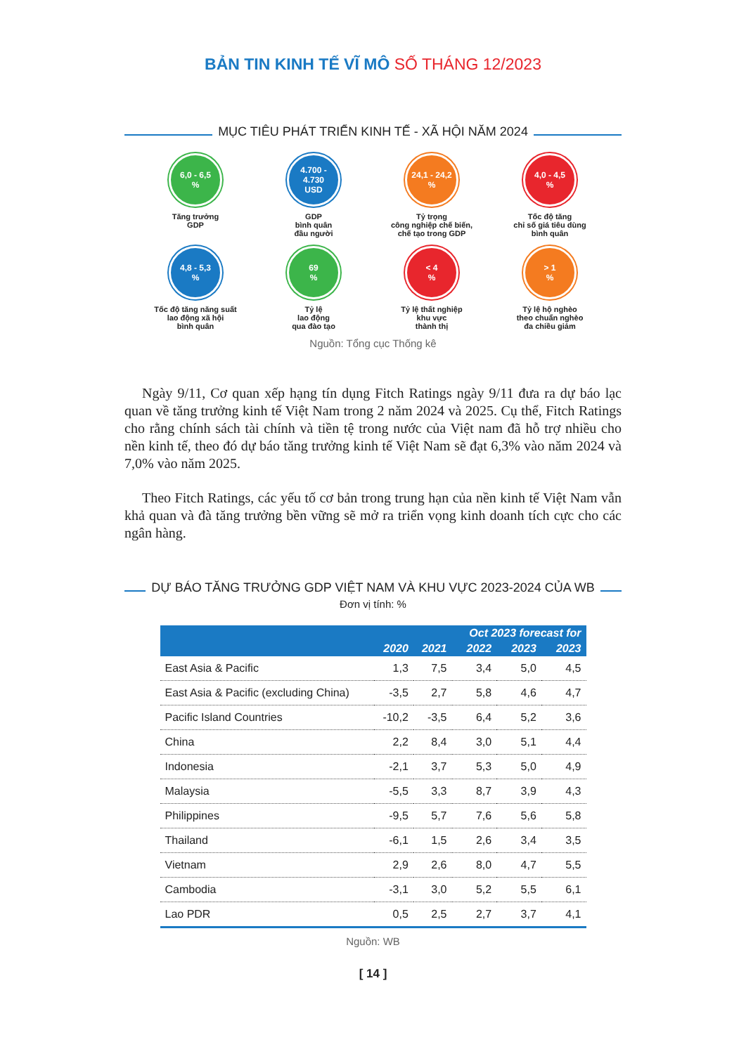BẢN TIN KINH TẾ VĨ MÔ SỐ THÁNG 12/2023
MỤC TIÊU PHÁT TRIỂN KINH TẾ - XÃ HỘI NĂM 2024
6,0 - 6,5
%
Tăng trưởng
GDP
4.700 - 4.730
USD
GDP
bình quân
đầu người
24,1 - 24,2
%
Tỷ trọng
công nghiệp chế biến,
chế tạo trong GDP
4,0 - 4,5
%
Tốc độ tăng
chỉ số giá tiêu dùng
bình quân
4,8 - 5,3
%
Tốc độ tăng năng suất
lao động xã hội
bình quân
69
%
Tỷ lệ
lao động
qua đào tạo
< 4
%
Tỷ lệ thất nghiệp
khu vực
thành thị
> 1
%
Tỷ lệ hộ nghèo
theo chuẩn nghèo
đa chiều giảm
Nguồn: Tổng cục Thống kê
Ngày 9/11, Cơ quan xếp hạng tín dụng Fitch Ratings ngày 9/11 đưa ra dự báo lạc quan về tăng trưởng kinh tế Việt Nam trong 2 năm 2024 và 2025. Cụ thể, Fitch Ratings cho rằng chính sách tài chính và tiền tệ trong nước của Việt nam đã hỗ trợ nhiều cho nền kinh tế, theo đó dự báo tăng trưởng kinh tế Việt Nam sẽ đạt 6,3% vào năm 2024 và 7,0% vào năm 2025.
Theo Fitch Ratings, các yếu tố cơ bản trong trung hạn của nền kinh tế Việt Nam vẫn khả quan và đà tăng trưởng bền vững sẽ mở ra triển vọng kinh doanh tích cực cho các ngân hàng.
DỰ BÁO TĂNG TRƯỞNG GDP VIỆT NAM VÀ KHU VỰC 2023-2024 CỦA WB
Đơn vị tính: %
| | 2020 | 2021 | Oct 2023 forecast for | | |
| --- | --- | --- | --- | --- | --- |
| | | | 2022 | 2023 | 2023 |
| East Asia & Pacific | 1,3 | 7,5 | 3,4 | 5,0 | 4,5 |
| East Asia & Pacific (excluding China) | -3,5 | 2,7 | 5,8 | 4,6 | 4,7 |
| Pacific Island Countries | -10,2 | -3,5 | 6,4 | 5,2 | 3,6 |
| China | 2,2 | 8,4 | 3,0 | 5,1 | 4,4 |
| Indonesia | -2,1 | 3,7 | 5,3 | 5,0 | 4,9 |
| Malaysia | -5,5 | 3,3 | 8,7 | 3,9 | 4,3 |
| Philippines | -9,5 | 5,7 | 7,6 | 5,6 | 5,8 |
| Thailand | -6,1 | 1,5 | 2,6 | 3,4 | 3,5 |
| Vietnam | 2,9 | 2,6 | 8,0 | 4,7 | 5,5 |
| Cambodia | -3,1 | 3,0 | 5,2 | 5,5 | 6,1 |
| Lao PDR | 0,5 | 2,5 | 2,7 | 3,7 | 4,1 |
Nguồn: WB
[ 14 ]